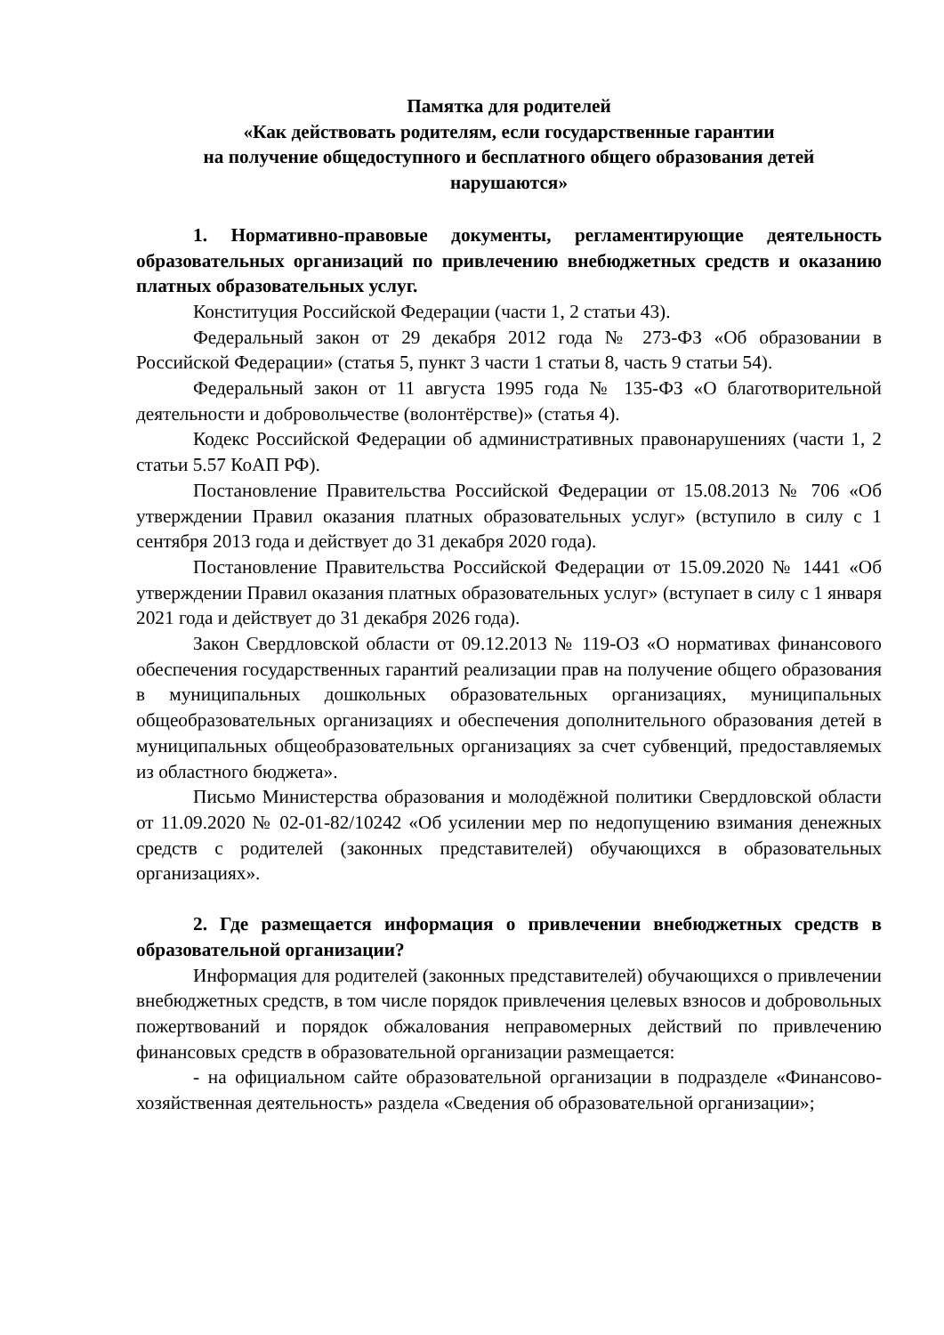Памятка для родителей
«Как действовать родителям, если государственные гарантии
на получение общедоступного и бесплатного общего образования детей
нарушаются»
1. Нормативно-правовые документы, регламентирующие деятельность образовательных организаций по привлечению внебюджетных средств и оказанию платных образовательных услуг.
Конституция Российской Федерации (части 1, 2 статьи 43).
Федеральный закон от 29 декабря 2012 года № 273-ФЗ «Об образовании в Российской Федерации» (статья 5, пункт 3 части 1 статьи 8, часть 9 статьи 54).
Федеральный закон от 11 августа 1995 года № 135-ФЗ «О благотворительной деятельности и добровольчестве (волонтёрстве)» (статья 4).
Кодекс Российской Федерации об административных правонарушениях (части 1, 2 статьи 5.57 КоАП РФ).
Постановление Правительства Российской Федерации от 15.08.2013 № 706 «Об утверждении Правил оказания платных образовательных услуг» (вступило в силу с 1 сентября 2013 года и действует до 31 декабря 2020 года).
Постановление Правительства Российской Федерации от 15.09.2020 № 1441 «Об утверждении Правил оказания платных образовательных услуг» (вступает в силу с 1 января 2021 года и действует до 31 декабря 2026 года).
Закон Свердловской области от 09.12.2013 № 119-ОЗ «О нормативах финансового обеспечения государственных гарантий реализации прав на получение общего образования в муниципальных дошкольных образовательных организациях, муниципальных общеобразовательных организациях и обеспечения дополнительного образования детей в муниципальных общеобразовательных организациях за счет субвенций, предоставляемых из областного бюджета».
Письмо Министерства образования и молодёжной политики Свердловской области от 11.09.2020 № 02-01-82/10242 «Об усилении мер по недопущению взимания денежных средств с родителей (законных представителей) обучающихся в образовательных организациях».
2. Где размещается информация о привлечении внебюджетных средств в образовательной организации?
Информация для родителей (законных представителей) обучающихся о привлечении внебюджетных средств, в том числе порядок привлечения целевых взносов и добровольных пожертвований и порядок обжалования неправомерных действий по привлечению финансовых средств в образовательной организации размещается:
- на официальном сайте образовательной организации в подразделе «Финансово-хозяйственная деятельность» раздела «Сведения об образовательной организации»;